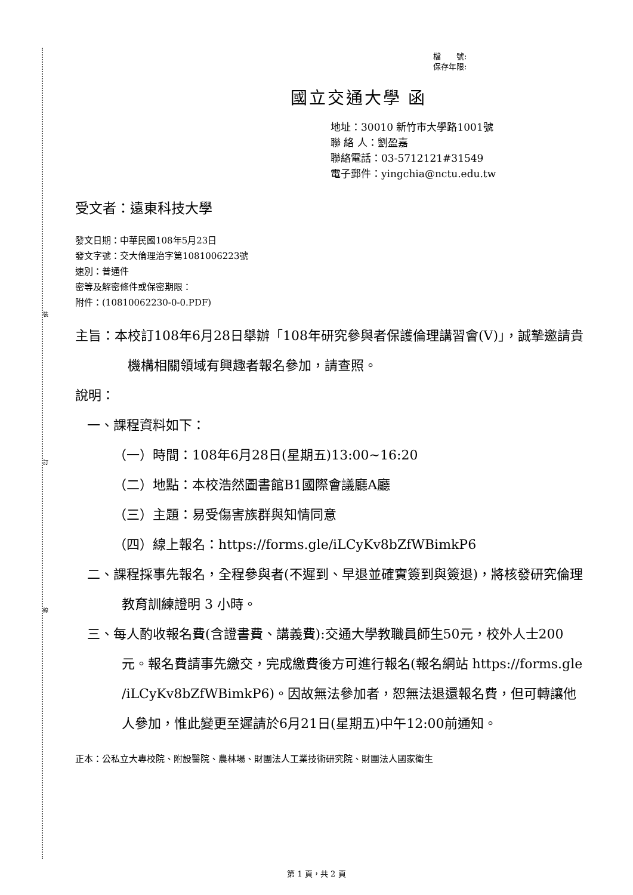裝
訂
線
檔　　號:
保存年限:
國立交通大學 函
地址：30010 新竹市大學路1001號
聯 絡 人：劉盈嘉
聯絡電話：03-5712121#31549
電子郵件：yingchia@nctu.edu.tw
受文者：遠東科技大學
發文日期：中華民國108年5月23日
發文字號：交大倫理治字第1081006223號
速別：普通件
密等及解密條件或保密期限：
附件：(10810062230-0-0.PDF)
主旨：本校訂108年6月28日舉辦「108年研究參與者保護倫理講習會(Ⅴ)」，誠摯邀請貴機構相關領域有興趣者報名參加，請查照。
說明：
一、課程資料如下：
（一）時間：108年6月28日(星期五)13:00~16:20
（二）地點：本校浩然圖書館B1國際會議廳A廳
（三）主題：易受傷害族群與知情同意
（四）線上報名：https://forms.gle/iLCyKv8bZfWBimkP6
二、課程採事先報名，全程參與者(不遲到、早退並確實簽到與簽退)，將核發研究倫理教育訓練證明 3 小時。
三、每人酌收報名費(含證書費、講義費):交通大學教職員師生50元，校外人士200元。報名費請事先繳交，完成繳費後方可進行報名(報名網站 https://forms.gle /iLCyKv8bZfWBimkP6)。因故無法參加者，恕無法退還報名費，但可轉讓他人參加，惟此變更至遲請於6月21日(星期五)中午12:00前通知。
正本：公私立大專校院、附設醫院、農林場、財團法人工業技術研究院、財團法人國家衛生
第 1 頁，共 2 頁